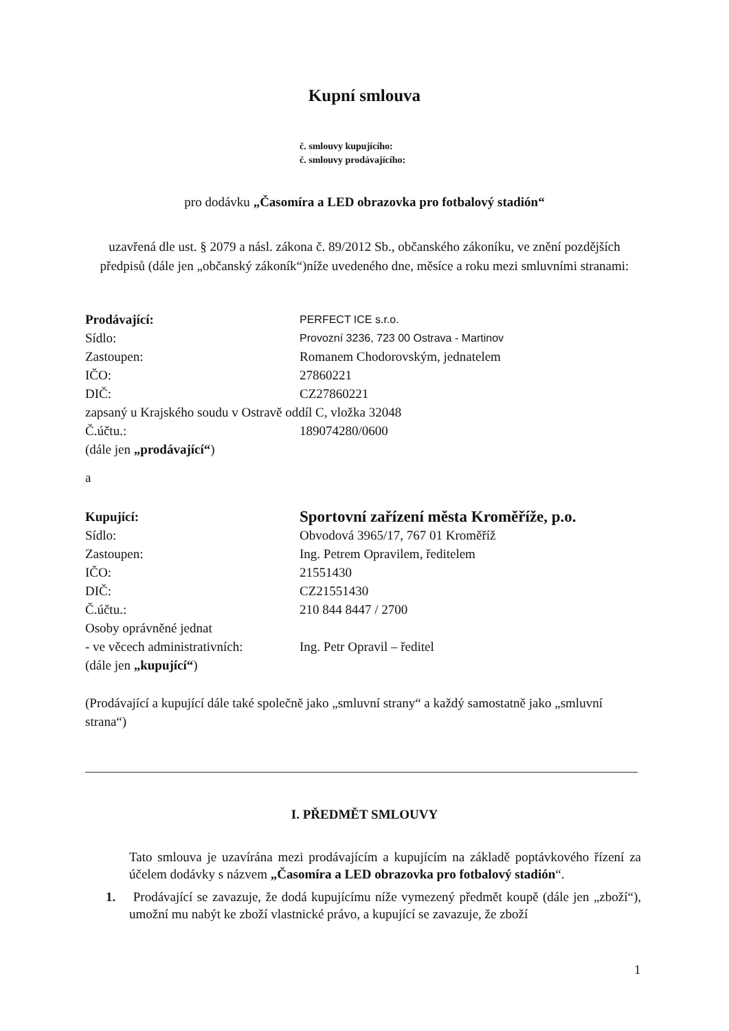Kupní smlouva
č. smlouvy kupujícího:
č. smlouvy prodávajícího:
pro dodávku „Časomíra a LED obrazovka pro fotbalový stadión“
uzavřená dle ust. § 2079 a násl. zákona č. 89/2012 Sb., občanského zákoníku, ve znění pozdějších předpisů (dále jen „občanský zákoník“)níže uvedeného dne, měsíce a roku mezi smluvními stranami:
| Prodávající: | PERFECT ICE s.r.o. |
| Sídlo: | Provozní 3236, 723 00 Ostrava - Martinov |
| Zastoupen: | Romanem Chodorovským, jednatelem |
| IČO: | 27860221 |
| DIČ: | CZ27860221 |
| zapsaný u Krajského soudu v Ostravě oddíl C, vložka 32048 | |
| Č.účtu.: | 189074280/0600 |
| (dále jen „prodávající“ ) | |
| a | |
| Kupující: | Sportovní zařízení města Kroměříže, p.o. |
| Sídlo: | Obvodová 3965/17, 767 01 Kroměříž |
| Zastoupen: | Ing. Petrem Opravilem, ředitelem |
| IČO: | 21551430 |
| DIČ: | CZ21551430 |
| Č.účtu.: | 210 844 8447 / 2700 |
| Osoby oprávněné jednat | |
| - ve věcech administrativních: | Ing. Petr Opravil – ředitel |
| (dále jen „kupující“ ) | |
(Prodávající a kupující dále také společně jako „smluvní strany“ a každý samostatně jako „smluvní strana“)
I. PŘEDMĚT SMLOUVY
Tato smlouva je uzavírána mezi prodávajícím a kupujícím na základě poptávkového řízení za účelem dodávky s názvem „Časomíra a LED obrazovka pro fotbalový stadión“.
1. Prodávající se zavazuje, že dodá kupujícímu níže vymezený předmět koupě (dále jen „zboží“), umožní mu nabýt ke zboží vlastnické právo, a kupující se zavazuje, že zboží
1